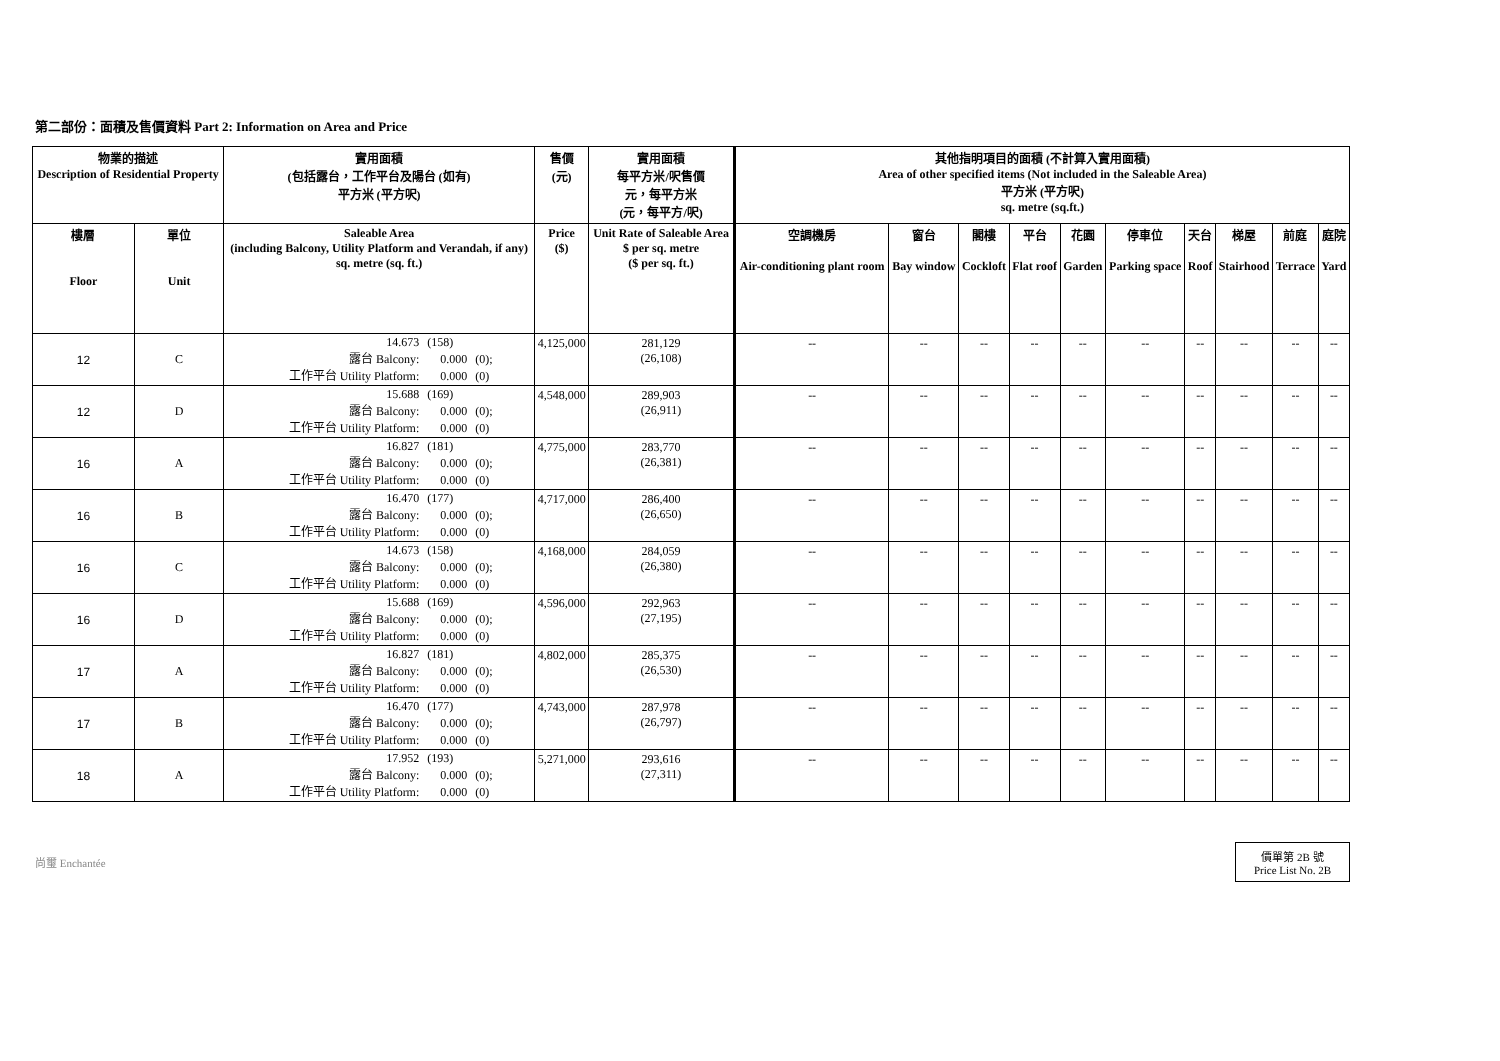第二部份：面積及售價資料 Part 2: Information on Area and Price
| 物業的描述 Description of Residential Property | | 實用面積 (包括露台，工作平台及陽台 (如有) 平方米 (平方呎) | 售價 (元) | 實用面積 每平方米/呎售價 元，每平方米 (元，每平方/呎) | 其他指明項目的面積 (不計算入實用面積) Area of other specified items (Not included in the Saleable Area) 平方米 (平方呎) sq. metre (sq.ft.) | | | | | | | | | |
| --- | --- | --- | --- | --- | --- | --- | --- | --- | --- | --- | --- | --- | --- | --- |
| 樓層 Floor | 單位 Unit | Saleable Area (including Balcony, Utility Platform and Verandah, if any) sq. metre (sq. ft.) | Price ($) | Unit Rate of Saleable Area $ per sq. metre ($ per sq. ft.) | 空調機房 Air-conditioning plant room | 窗台 Bay window | 閣樓 Cockloft | 平台 Flat roof | 花園 Garden | 停車位 Parking space | 天台 Roof | 梯屋 Stairhood | 前庭 Terrace | 庭院 Yard |
| 12 | C | 14.673 (158) 露台 Balcony: 0.000 (0); 工作平台 Utility Platform: 0.000 (0) | 4,125,000 | 281,129 (26,108) | -- | -- | -- | -- | -- | -- | -- | -- | -- | -- |
| 12 | D | 15.688 (169) 露台 Balcony: 0.000 (0); 工作平台 Utility Platform: 0.000 (0) | 4,548,000 | 289,903 (26,911) | -- | -- | -- | -- | -- | -- | -- | -- | -- | -- |
| 16 | A | 16.827 (181) 露台 Balcony: 0.000 (0); 工作平台 Utility Platform: 0.000 (0) | 4,775,000 | 283,770 (26,381) | -- | -- | -- | -- | -- | -- | -- | -- | -- | -- |
| 16 | B | 16.470 (177) 露台 Balcony: 0.000 (0); 工作平台 Utility Platform: 0.000 (0) | 4,717,000 | 286,400 (26,650) | -- | -- | -- | -- | -- | -- | -- | -- | -- | -- |
| 16 | C | 14.673 (158) 露台 Balcony: 0.000 (0); 工作平台 Utility Platform: 0.000 (0) | 4,168,000 | 284,059 (26,380) | -- | -- | -- | -- | -- | -- | -- | -- | -- | -- |
| 16 | D | 15.688 (169) 露台 Balcony: 0.000 (0); 工作平台 Utility Platform: 0.000 (0) | 4,596,000 | 292,963 (27,195) | -- | -- | -- | -- | -- | -- | -- | -- | -- | -- |
| 17 | A | 16.827 (181) 露台 Balcony: 0.000 (0); 工作平台 Utility Platform: 0.000 (0) | 4,802,000 | 285,375 (26,530) | -- | -- | -- | -- | -- | -- | -- | -- | -- | -- |
| 17 | B | 16.470 (177) 露台 Balcony: 0.000 (0); 工作平台 Utility Platform: 0.000 (0) | 4,743,000 | 287,978 (26,797) | -- | -- | -- | -- | -- | -- | -- | -- | -- | -- |
| 18 | A | 17.952 (193) 露台 Balcony: 0.000 (0); 工作平台 Utility Platform: 0.000 (0) | 5,271,000 | 293,616 (27,311) | -- | -- | -- | -- | -- | -- | -- | -- | -- | -- |
尚璽 Enchantée
價單第 2B 號
Price List No. 2B